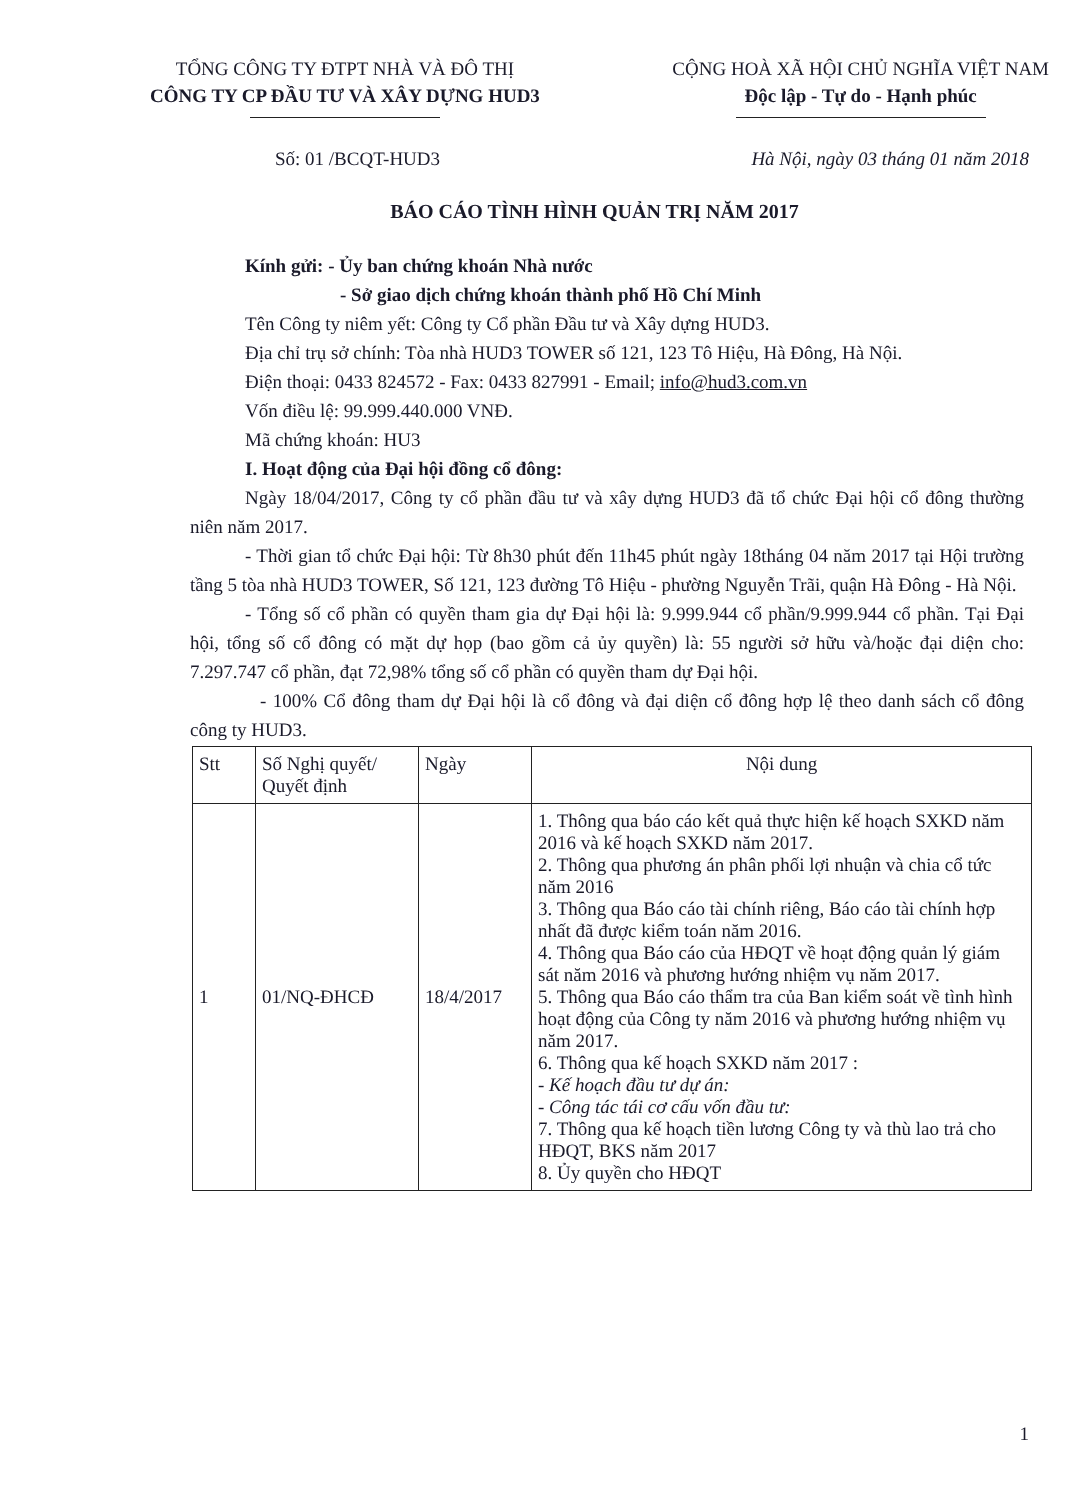TỔNG CÔNG TY ĐTPT NHÀ VÀ ĐÔ THỊ
CÔNG TY CP ĐẦU TƯ VÀ XÂY DỰNG HUD3
CỘNG HOÀ XÃ HỘI CHỦ NGHĨA VIỆT NAM
Độc lập - Tự do - Hạnh phúc
Số: 01 /BCQT-HUD3 Hà Nội, ngày 03 tháng 01 năm 2018
BÁO CÁO TÌNH HÌNH QUẢN TRỊ NĂM 2017
Kính gửi: - Ủy ban chứng khoán Nhà nước
- Sở giao dịch chứng khoán thành phố Hồ Chí Minh
Tên Công ty niêm yết: Công ty Cổ phần Đầu tư và Xây dựng HUD3.
Địa chỉ trụ sở chính: Tòa nhà HUD3 TOWER số 121, 123 Tô Hiệu, Hà Đông, Hà Nội.
Điện thoại: 0433 824572 - Fax: 0433 827991 - Email; info@hud3.com.vn
Vốn điều lệ: 99.999.440.000 VNĐ.
Mã chứng khoán: HU3
I. Hoạt động của Đại hội đồng cổ đông:
Ngày 18/04/2017, Công ty cổ phần đầu tư và xây dựng HUD3 đã tổ chức Đại hội cổ đông thường niên năm 2017.
- Thời gian tổ chức Đại hội: Từ 8h30 phút đến 11h45 phút ngày 18tháng 04 năm 2017 tại Hội trường tầng 5 tòa nhà HUD3 TOWER, Số 121, 123 đường Tô Hiệu - phường Nguyễn Trãi, quận Hà Đông - Hà Nội.
- Tổng số cổ phần có quyền tham gia dự Đại hội là: 9.999.944 cổ phần/9.999.944 cổ phần. Tại Đại hội, tổng số cổ đông có mặt dự họp (bao gồm cả ủy quyền) là: 55 người sở hữu và/hoặc đại diện cho: 7.297.747 cổ phần, đạt 72,98% tổng số cổ phần có quyền tham dự Đại hội.
- 100% Cổ đông tham dự Đại hội là cổ đông và đại diện cổ đông hợp lệ theo danh sách cổ đông công ty HUD3.
| Stt | Số Nghị quyết/ Quyết định | Ngày | Nội dung |
| --- | --- | --- | --- |
| 1 | 01/NQ-ĐHCĐ | 18/4/2017 | 1. Thông qua báo cáo kết quả thực hiện kế hoạch SXKD năm 2016 và kế hoạch SXKD năm 2017. 2. Thông qua phương án phân phối lợi nhuận và chia cổ tức năm 2016 3. Thông qua Báo cáo tài chính riêng, Báo cáo tài chính hợp nhất đã được kiểm toán năm 2016. 4. Thông qua Báo cáo của HĐQT về hoạt động quản lý giám sát năm 2016 và phương hướng nhiệm vụ năm 2017. 5. Thông qua Báo cáo thẩm tra của Ban kiểm soát về tình hình hoạt động của Công ty năm 2016 và phương hướng nhiệm vụ năm 2017. 6. Thông qua kế hoạch SXKD năm 2017 : - Kế hoạch đầu tư dự án: - Công tác tái cơ cấu vốn đầu tư: 7. Thông qua kế hoạch tiền lương Công ty và thù lao trả cho HĐQT, BKS năm 2017 8. Ủy quyền cho HĐQT |
1